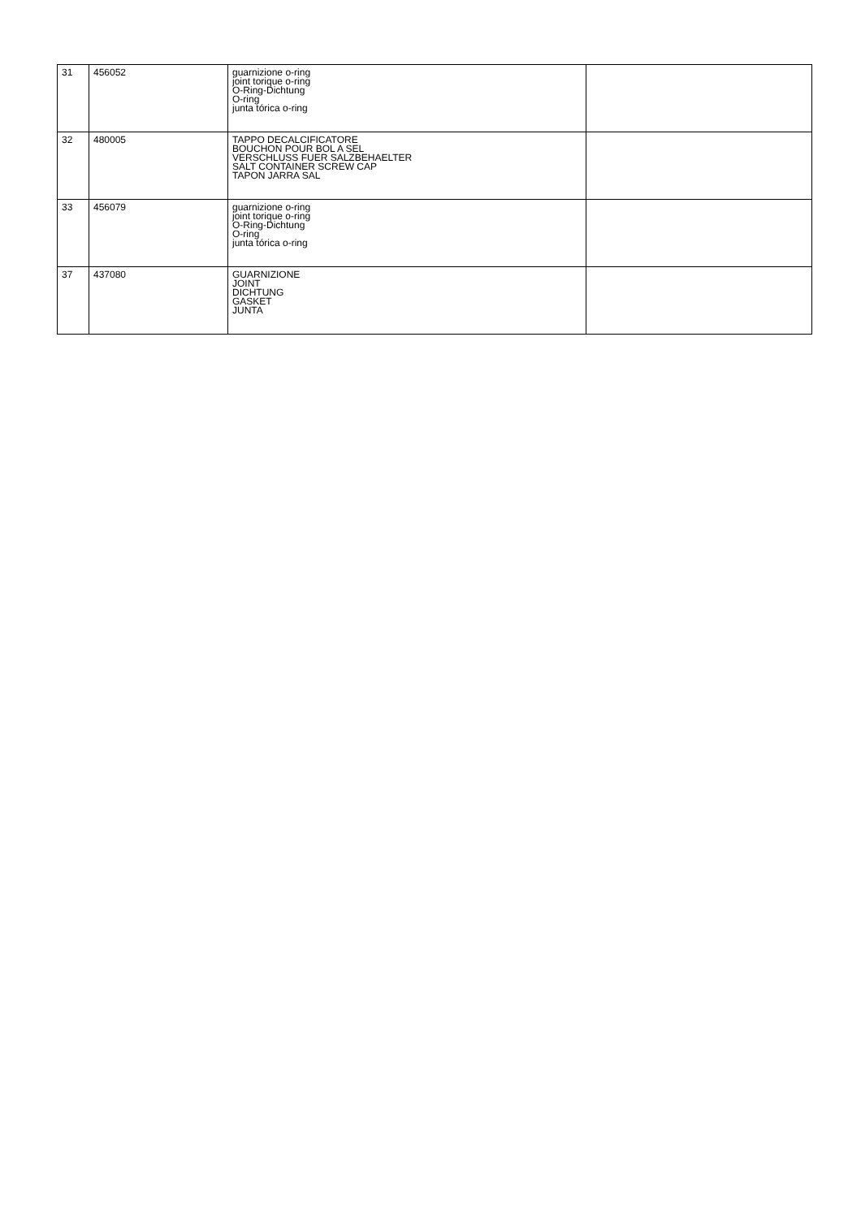| 31 | 456052 | guarnizione o-ring joint torique o-ring O-Ring-Dichtung O-ring junta tórica o-ring | |
| 32 | 480005 | TAPPO DECALCIFICATORE BOUCHON POUR BOL A SEL VERSCHLUSS FUER SALZBEHAELTER SALT CONTAINER SCREW CAP TAPON JARRA SAL | |
| 33 | 456079 | guarnizione o-ring joint torique o-ring O-Ring-Dichtung O-ring junta tórica o-ring | |
| 37 | 437080 | GUARNIZIONE JOINT DICHTUNG GASKET JUNTA | |